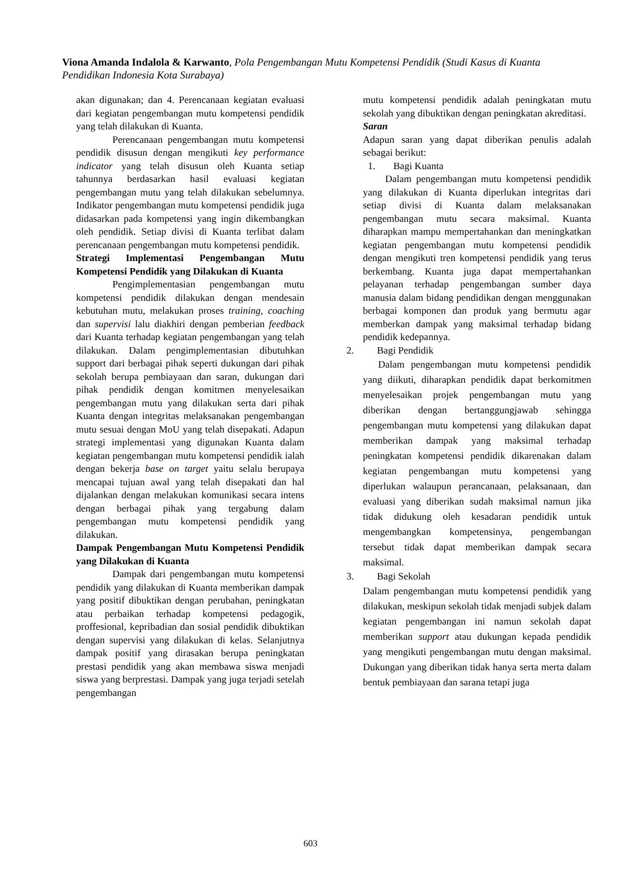Viona Amanda Indalola & Karwanto, Pola Pengembangan Mutu Kompetensi Pendidik (Studi Kasus di Kuanta Pendidikan Indonesia Kota Surabaya)
akan digunakan; dan 4. Perencanaan kegiatan evaluasi dari kegiatan pengembangan mutu kompetensi pendidik yang telah dilakukan di Kuanta.
Perencanaan pengembangan mutu kompetensi pendidik disusun dengan mengikuti key performance indicator yang telah disusun oleh Kuanta setiap tahunnya berdasarkan hasil evaluasi kegiatan pengembangan mutu yang telah dilakukan sebelumnya. Indikator pengembangan mutu kompetensi pendidik juga didasarkan pada kompetensi yang ingin dikembangkan oleh pendidik. Setiap divisi di Kuanta terlibat dalam perencanaan pengembangan mutu kompetensi pendidik.
Strategi Implementasi Pengembangan Mutu Kompetensi Pendidik yang Dilakukan di Kuanta
Pengimplementasian pengembangan mutu kompetensi pendidik dilakukan dengan mendesain kebutuhan mutu, melakukan proses training, coaching dan supervisi lalu diakhiri dengan pemberian feedback dari Kuanta terhadap kegiatan pengembangan yang telah dilakukan. Dalam pengimplementasian dibutuhkan support dari berbagai pihak seperti dukungan dari pihak sekolah berupa pembiayaan dan saran, dukungan dari pihak pendidik dengan komitmen menyelesaikan pengembangan mutu yang dilakukan serta dari pihak Kuanta dengan integritas melaksanakan pengembangan mutu sesuai dengan MoU yang telah disepakati. Adapun strategi implementasi yang digunakan Kuanta dalam kegiatan pengembangan mutu kompetensi pendidik ialah dengan bekerja base on target yaitu selalu berupaya mencapai tujuan awal yang telah disepakati dan hal dijalankan dengan melakukan komunikasi secara intens dengan berbagai pihak yang tergabung dalam pengembangan mutu kompetensi pendidik yang dilakukan.
Dampak Pengembangan Mutu Kompetensi Pendidik yang Dilakukan di Kuanta
Dampak dari pengembangan mutu kompetensi pendidik yang dilakukan di Kuanta memberikan dampak yang positif dibuktikan dengan perubahan, peningkatan atau perbaikan terhadap kompetensi pedagogik, proffesional, kepribadian dan sosial pendidik dibuktikan dengan supervisi yang dilakukan di kelas. Selanjutnya dampak positif yang dirasakan berupa peningkatan prestasi pendidik yang akan membawa siswa menjadi siswa yang berprestasi. Dampak yang juga terjadi setelah pengembangan
mutu kompetensi pendidik adalah peningkatan mutu sekolah yang dibuktikan dengan peningkatan akreditasi.
Saran
Adapun saran yang dapat diberikan penulis adalah sebagai berikut:
1. Bagi Kuanta
Dalam pengembangan mutu kompetensi pendidik yang dilakukan di Kuanta diperlukan integritas dari setiap divisi di Kuanta dalam melaksanakan pengembangan mutu secara maksimal. Kuanta diharapkan mampu mempertahankan dan meningkatkan kegiatan pengembangan mutu kompetensi pendidik dengan mengikuti tren kompetensi pendidik yang terus berkembang. Kuanta juga dapat mempertahankan pelayanan terhadap pengembangan sumber daya manusia dalam bidang pendidikan dengan menggunakan berbagai komponen dan produk yang bermutu agar memberkan dampak yang maksimal terhadap bidang pendidik kedepannya.
2. Bagi Pendidik
Dalam pengembangan mutu kompetensi pendidik yang diikuti, diharapkan pendidik dapat berkomitmen menyelesaikan projek pengembangan mutu yang diberikan dengan bertanggungjawab sehingga pengembangan mutu kompetensi yang dilakukan dapat memberikan dampak yang maksimal terhadap peningkatan kompetensi pendidik dikarenakan dalam kegiatan pengembangan mutu kompetensi yang diperlukan walaupun perancanaan, pelaksanaan, dan evaluasi yang diberikan sudah maksimal namun jika tidak didukung oleh kesadaran pendidik untuk mengembangkan kompetensinya, pengembangan tersebut tidak dapat memberikan dampak secara maksimal.
3. Bagi Sekolah
Dalam pengembangan mutu kompetensi pendidik yang dilakukan, meskipun sekolah tidak menjadi subjek dalam kegiatan pengembangan ini namun sekolah dapat memberikan support atau dukungan kepada pendidik yang mengikuti pengembangan mutu dengan maksimal. Dukungan yang diberikan tidak hanya serta merta dalam bentuk pembiayaan dan sarana tetapi juga
603